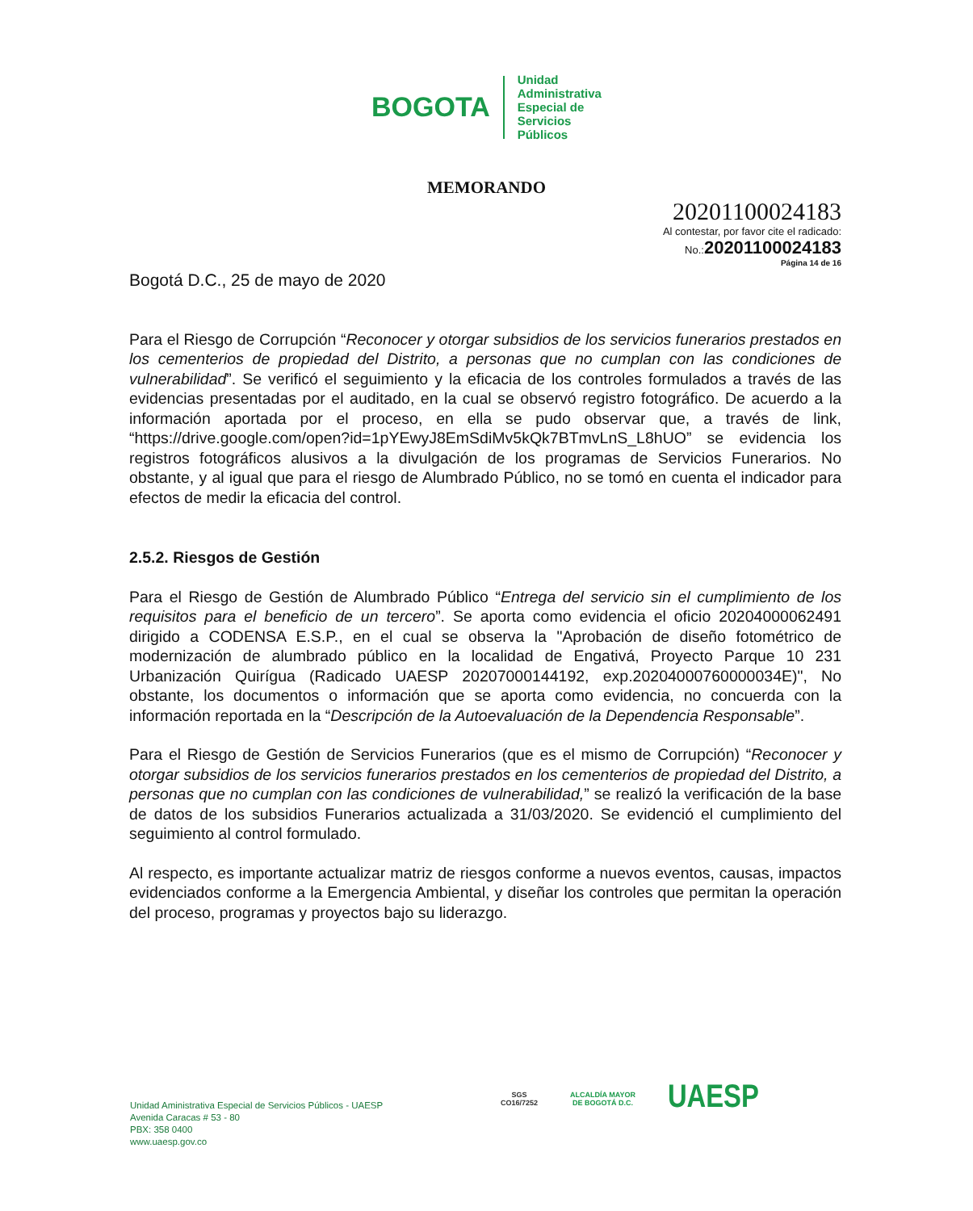BOGOTA
Unidad
Administrativa
Especial de
Servicios
Públicos
MEMORANDO
20201100024183
Al contestar, por favor cite el radicado:
No.:20201100024183
Página 14 de 16
Bogotá D.C., 25 de mayo de 2020
Para el Riesgo de Corrupción “Reconocer y otorgar subsidios de los servicios funerarios prestados en los cementerios de propiedad del Distrito, a personas que no cumplan con las condiciones de vulnerabilidad”. Se verificó el seguimiento y la eficacia de los controles formulados a través de las evidencias presentadas por el auditado, en la cual se observó registro fotográfico. De acuerdo a la información aportada por el proceso, en ella se pudo observar que, a través de link, “https://drive.google.com/open?id=1pYEwyJ8EmSdiMv5kQk7BTmvLnS_L8hUO” se evidencia los registros fotográficos alusivos a la divulgación de los programas de Servicios Funerarios. No obstante, y al igual que para el riesgo de Alumbrado Público, no se tomó en cuenta el indicador para efectos de medir la eficacia del control.
2.5.2. Riesgos de Gestión
Para el Riesgo de Gestión de Alumbrado Público “Entrega del servicio sin el cumplimiento de los requisitos para el beneficio de un tercero”. Se aporta como evidencia el oficio 20204000062491 dirigido a CODENSA E.S.P., en el cual se observa la "Aprobación de diseño fotométrico de modernización de alumbrado público en la localidad de Engativá, Proyecto Parque 10 231 Urbanización Quirígua (Radicado UAESP 20207000144192, exp.20204000760000034E)", No obstante, los documentos o información que se aporta como evidencia, no concuerda con la información reportada en la “Descripción de la Autoevaluación de la Dependencia Responsable”.
Para el Riesgo de Gestión de Servicios Funerarios (que es el mismo de Corrupción) “Reconocer y otorgar subsidios de los servicios funerarios prestados en los cementerios de propiedad del Distrito, a personas que no cumplan con las condiciones de vulnerabilidad,” se realizó la verificación de la base de datos de los subsidios Funerarios actualizada a 31/03/2020. Se evidenció el cumplimiento del seguimiento al control formulado.
Al respecto, es importante actualizar matriz de riesgos conforme a nuevos eventos, causas, impactos evidenciados conforme a la Emergencia Ambiental, y diseñar los controles que permitan la operación del proceso, programas y proyectos bajo su liderazgo.
Unidad Aministrativa Especial de Servicios Públicos - UAESP
Avenida Caracas # 53 - 80
PBX: 358 0400
www.uaesp.gov.co
SGS
CO16/7252
ALCALDÍA MAYOR
DE BOGOTÁ D.C.
UAESP